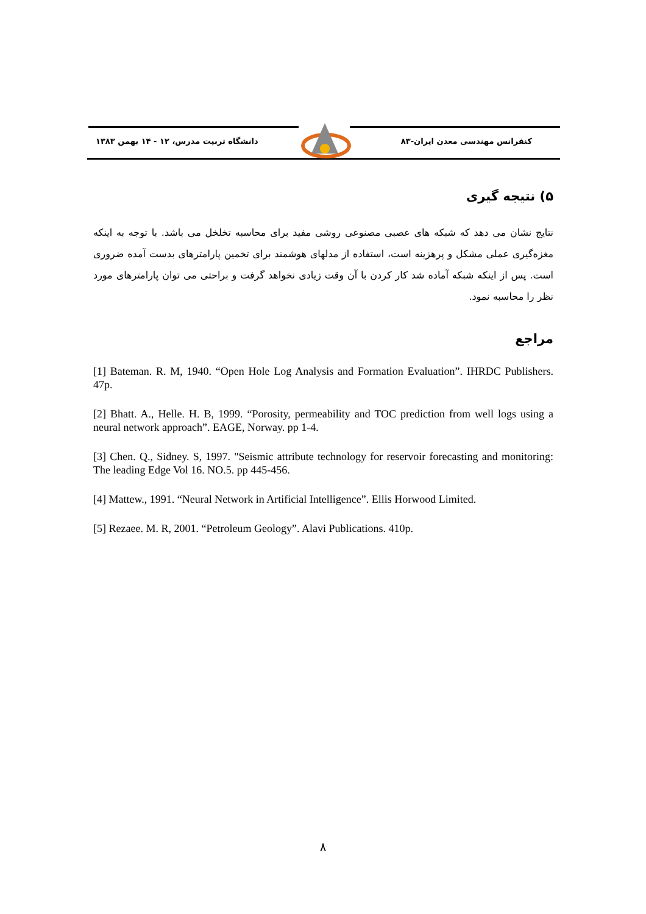کنفرانس مهندسی معدن ایران-۸۳
دانشگاه تربیت مدرس، ۱۲ - ۱۴ بهمن ۱۳۸۳
۵) نتیجه گیری
نتایج نشان می دهد که شبکه های عصبی مصنوعی روشی مفید برای محاسبه تخلخل می باشد. با توجه به اینکه مغزه‌گیری عملی مشکل و پرهزینه است، استفاده از مدلهای هوشمند برای تخمین پارامترهای بدست آمده ضروری است. پس از اینکه شبکه آماده شد کار کردن با آن وقت زیادی نخواهد گرفت و براحتی می توان پارامترهای مورد نظر را محاسبه نمود.
مراجع
[1] Bateman. R. M, 1940. “Open Hole Log Analysis and Formation Evaluation”. IHRDC Publishers. 47p.
[2] Bhatt. A., Helle. H. B, 1999. “Porosity, permeability and TOC prediction from well logs using a neural network approach”. EAGE, Norway. pp 1-4.
[3] Chen. Q., Sidney. S, 1997. "Seismic attribute technology for reservoir forecasting and monitoring: The leading Edge Vol 16. NO.5. pp 445-456.
[4] Mattew., 1991. “Neural Network in Artificial Intelligence”. Ellis Horwood Limited.
[5] Rezaee. M. R, 2001. “Petroleum Geology”. Alavi Publications. 410p.
۸